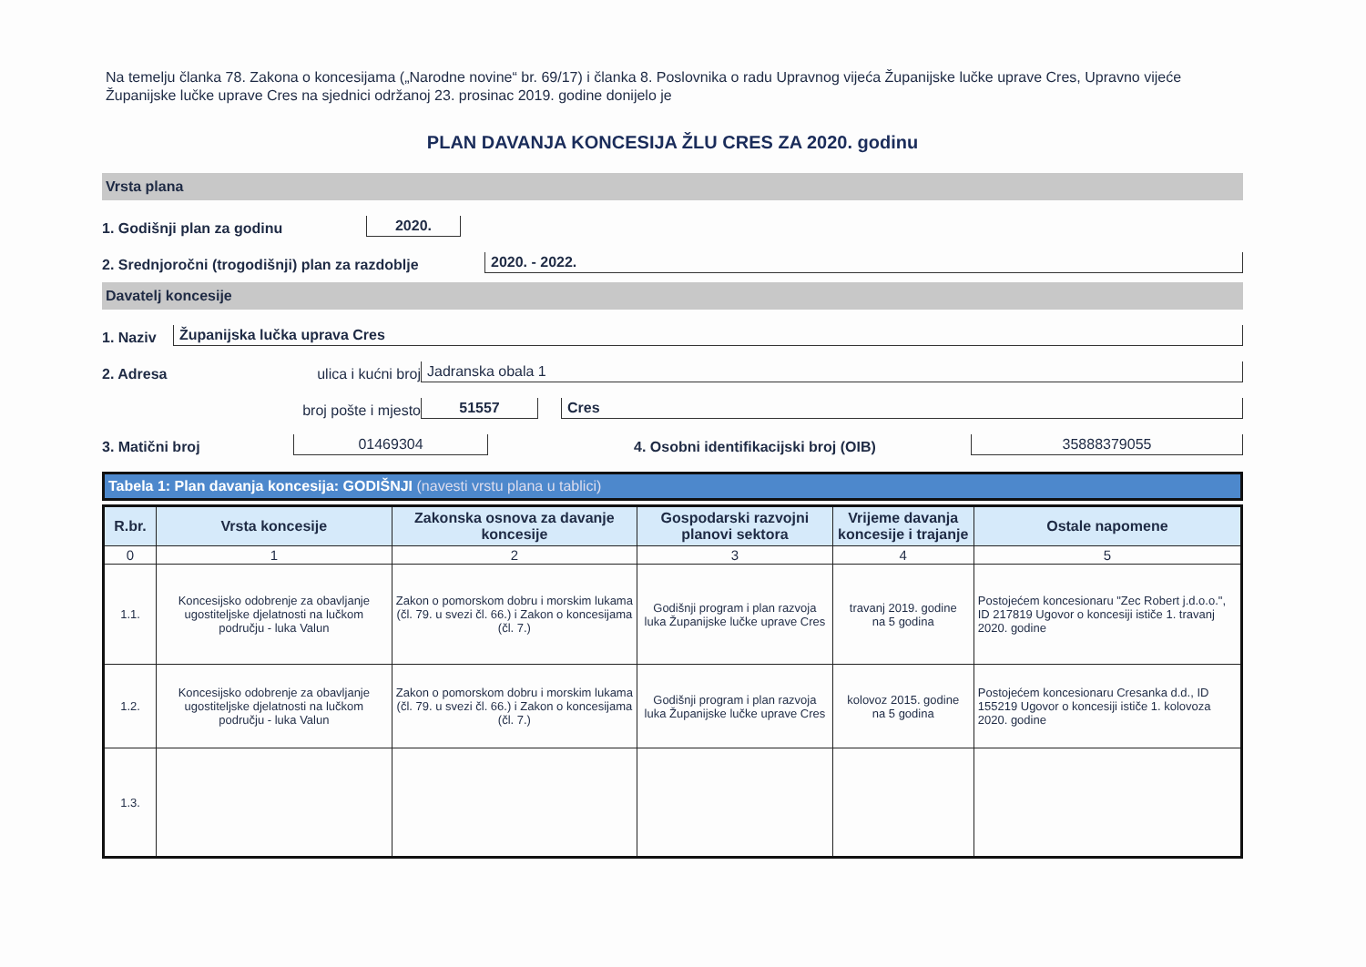Na temelju članka 78. Zakona o koncesijama („Narodne novine“ br. 69/17) i članka 8. Poslovnika o radu Upravnog vijeća Županijske lučke uprave Cres, Upravno vijeće Županijske lučke uprave Cres na sjednici održanoj 23. prosinac 2019. godine donijelo je
PLAN DAVANJA KONCESIJA ŽLU CRES ZA 2020. godinu
Vrsta plana
1. Godišnji plan za godinu 2020.
2. Srednjoročni (trogodišnji) plan za razdoblje 2020. - 2022.
Davatelj koncesije
1. Naziv Županijska lučka uprava Cres
2. Adresa ulica i kućni broj Jadranska obala 1
broj pošte i mjesto 51557 Cres
3. Matični broj 01469304 4. Osobni identifikacijski broj (OIB) 35888379055
Tabela 1: Plan davanja koncesija: GODIŠNJI (navesti vrstu plana u tablici)
| R.br. | Vrsta koncesije | Zakonska osnova za davanje koncesije | Gospodarski razvojni planovi sektora | Vrijeme davanja koncesije i trajanje | Ostale napomene |
| --- | --- | --- | --- | --- | --- |
| 0 | 1 | 2 | 3 | 4 | 5 |
| 1.1. | Koncesijsko odobrenje za obavljanje ugostiteljske djelatnosti na lučkom području - luka Valun | Zakon o pomorskom dobru i morskim lukama (čl. 79. u svezi čl. 66.) i Zakon o koncesijama (čl. 7.) | Godišnji program i plan razvoja luka Županijske lučke uprave Cres | travanj 2019. godine na 5 godina | Postojećem koncesionaru "Zec Robert j.d.o.o.", ID 217819 Ugovor o koncesiji ističe 1. travanj 2020. godine |
| 1.2. | Koncesijsko odobrenje za obavljanje ugostiteljske djelatnosti na lučkom području - luka Valun | Zakon o pomorskom dobru i morskim lukama (čl. 79. u svezi čl. 66.) i Zakon o koncesijama (čl. 7.) | Godišnji program i plan razvoja luka Županijske lučke uprave Cres | kolovoz 2015. godine na 5 godina | Postojećem koncesionaru Cresanka d.d., ID 155219 Ugovor o koncesiji ističe 1. kolovoza 2020. godine |
| 1.3. | | | | | |